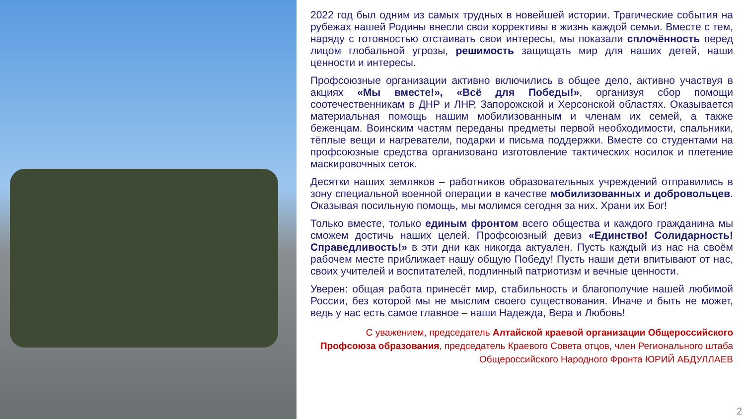2022 год был одним из самых трудных в новейшей истории. Трагические события на рубежах нашей Родины внесли свои коррективы в жизнь каждой семьи. Вместе с тем, наряду с готовностью отстаивать свои интересы, мы показали сплочённость перед лицом глобальной угрозы, решимость защищать мир для наших детей, наши ценности и интересы.
Профсоюзные организации активно включились в общее дело, активно участвуя в акциях «Мы вместе!», «Всё для Победы!», организуя сбор помощи соотечественникам в ДНР и ЛНР, Запорожской и Херсонской областях. Оказывается материальная помощь нашим мобилизованным и членам их семей, а также беженцам. Воинским частям переданы предметы первой необходимости, спальники, тёплые вещи и нагреватели, подарки и письма поддержки. Вместе со студентами на профсоюзные средства организовано изготовление тактических носилок и плетение маскировочных сеток.
Десятки наших земляков – работников образовательных учреждений отправились в зону специальной военной операции в качестве мобилизованных и добровольцев. Оказывая посильную помощь, мы молимся сегодня за них. Храни их Бог!
Только вместе, только единым фронтом всего общества и каждого гражданина мы сможем достичь наших целей. Профсоюзный девиз «Единство! Солидарность! Справедливость!» в эти дни как никогда актуален. Пусть каждый из нас на своём рабочем месте приближает нашу общую Победу! Пусть наши дети впитывают от нас, своих учителей и воспитателей, подлинный патриотизм и вечные ценности.
Уверен: общая работа принесёт мир, стабильность и благополучие нашей любимой России, без которой мы не мыслим своего существования. Иначе и быть не может, ведь у нас есть самое главное – наши Надежда, Вера и Любовь!
С уважением, председатель Алтайской краевой организации Общероссийского Профсоюза образования, председатель Краевого Совета отцов, член Регионального штаба Общероссийского Народного Фронта ЮРИЙ АБДУЛЛАЕВ
2